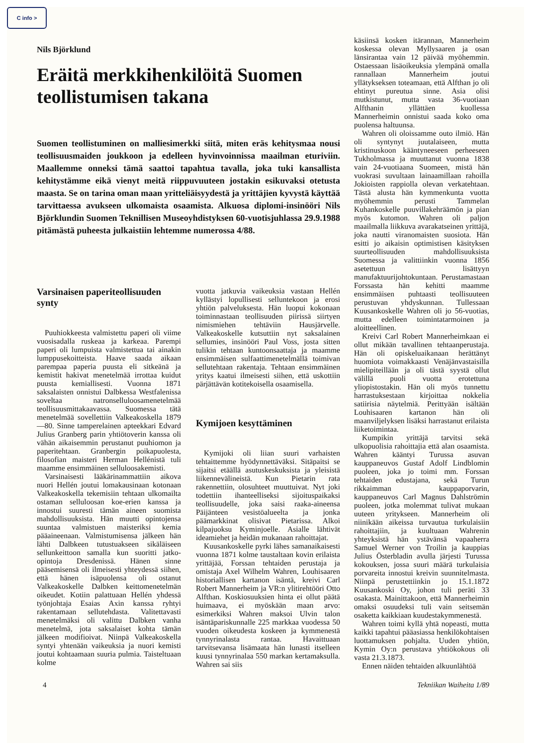C info >
Nils Björklund
Eräitä merkkihenkilöitä Suomen teollistumisen takana
Suomen teollistuminen on malliesimerkki siitä, miten eräs kehitysmaa nousi teollisuusmaiden joukkoon ja edelleen hyvinvoinnissa maailman eturiviin. Maallemme onneksi tämä saattoi tapahtua tavalla, joka tuki kansallista kehitystämme eikä vienyt meitä riippuvuuteen jostakin esikuvaksi otetusta maasta. Se on tarina oman maan yritteliäisyydestä ja yrittäjien kyvystä käyttää tarvittaessa avukseen ulkomaista osaamista. Alkuosa diplomi-insinööri Nils Björklundin Suomen Teknillisen Museoyhdistyksen 60-vuotisjuhlassa 29.9.1988 pitämästä puheesta julkaistiin lehtemme numerossa 4/88.
Varsinaisen paperiteollisuuden synty
Puuhiokkeesta valmistettu paperi oli viime vuosisadalla ruskeaa ja karkeaa. Parempi paperi oli lumpuista valmistettua tai ainakin lumppusekoitteista. Haave saada aikaan parempaa paperia puusta eli sitkeänä ja kemistit hakivat menetelmää irrottaa kuidut puusta kemiallisesti. Vuonna 1871 saksalaisten onnistui Dalbkessa Westfalenissa soveltaa natronselluloosamenetelmää teollisuusmittakaavassa. Suomessa tätä menetelmää sovellettiin Valkeakoskella 1879—80. Sinne tamperelainen apteekkari Edvard Julius Granberg parin yhtiötoverin kanssa oli vähän aikaisemmin perustanut puuhiomon ja paperitehtaan. Granbergin poikapuolesta, filosofian maisteri Herman Hellénistä tuli maamme ensimmäinen selluloosakemisti.
Varsinaisesti lääkärinammattiin aikova nuori Hellén joutui lomakausinaan kotonaan Valkeakoskella tekemisiin tehtaan ulkomailta ostaman selluloosan koe-erien kanssa ja innostui suuresti tämän aineen suomista mahdollisuuksista. Hän muutti opintojensa suuntaa valmistuen maisteriksi kemia pääaineenaan. Valmistumisensa jälkeen hän lähti Dalbkeen tutustuakseen sikäläiseen sellunkeittoon samalla kun suoritti jatko-opintoja Dresdenissä. Hänen sinne pääsemisensä oli ilmeisesti yhteydessä siihen, että hänen isäpuolensa oli ostanut Valkeakoskelle Dalbken keittomenetelmän oikeudet. Kotiin palattuaan Hellén yhdessä työnjohtaja Esaias Axin kanssa ryhtyi rakentamaan sellutehdasta. Valitettavasti menetelmäksi oli valittu Dalbken vanha menetelmä, jota saksalaiset kohta tämän jälkeen modifioivat. Niinpä Valkeakoskella syntyi yhtenään vaikeuksia ja nuori kemisti joutui kohtaamaan suuria pulmia. Taisteltuaan kolme
vuotta jatkuvia vaikeuksia vastaan Hellén kyllästyi lopullisesti selluntekoon ja erosi yhtiön palveluksesta. Hän luopui kokonaan toiminnastaan teollisuuden piirissä siirtyen nimismiehen tehtäviin Hausjärvelle. Valkeakoskelle kutsuttiin nyt saksalainen sellumies, insinööri Paul Voss, josta sitten tulikin tehtaan kuntoonsaattaja ja maamme ensimmäisen sulfaattimenetelmällä toimivan sellutehtaan rakentaja. Tehtaan ensimmäinen yritys kaatui ilmeisesti siihen, että uskottiin pärjättävän kotitekoisella osaamisella.
Kymijoen kesyttäminen
Kymijoki oli liian suuri varhaisten tehtaittemme hyödynnettäväksi. Sitäpaitsi se sijaitsi etäällä asutuskeskuksista ja yleisistä liikennevälineistä. Kun Pietarin rata rakennettiin, olosuhteet muuttuivat. Nyt joki todettiin ihanteelliseksi sijoituspaikaksi teollisuudelle, joka saisi raaka-aineensa Päijänteen vesistöalueelta ja jonka päämarkkinat olisivat Pietarissa. Alkoi kilpajuoksu Kyminjoelle. Asialle lähtivät ideamiehet ja heidän mukanaan rahoittajat.
Kuusankoskelle pyrki lähes samanaikaisesti vuonna 1871 kolme taustaltaan kovin erilaista yrittäjää, Forssan tehtaiden perustaja ja omistaja Axel Wilhelm Wahren, Louhisaaren historiallisen kartanon isäntä, kreivi Carl Robert Mannerheim ja VR:n ylitirehtööri Otto Alfthan. Koskiosuuksien hinta ei ollut päätä huimaava, ei myöskään maan arvo: esimerkiksi Wahren maksoi Ulvin talon isäntäpariskunnalle 225 markkaa vuodessa 50 vuoden oikeudesta koskeen ja kymmenestä tynnyrinalasta rantaa. Havaittuaan tarvitsevansa lisämaata hän lunasti itselleen kuusi tynnyrinalaa 550 markan kertamaksulla. Wahren sai siis
käsiinsä kosken itärannan, Mannerheim koskessa olevan Myllysaaren ja osan länsirantaa vain 12 päivää myöhemmin. Ostaessaan lisäoikeuksia ylempänä omalla rannallaan Mannerheim joutui yllätykseksen toteamaan, että Alfthan jo oli ehtinyt pureutua sinne. Asia olisi mutkistunut, mutta vasta 36-vuotiaan Alfthanin yllättäen kuollessa Mannerheimin onnistui saada koko oma puolensa haltuunsa.
Wahren oli oloissamme outo ilmiö. Hän oli syntynyt juutalaiseen, mutta kristinuskoon kääntyneeseen perheeseen Tukholmassa ja muuttanut vuonna 1838 vain 24-vuotiaana Suomeen, mistä hän vuokrasi suvultaan lainaamillaan rahoilla Jokioisten rappiolla olevan verkatehtaan. Tästä alusta hän kymmenkunta vuotta myöhemmin perusti Tammelan Kuhankoskelle puuvillakehräämön ja pian myös kutomon. Wahren oli paljon maailmalla liikkuva avarakatseinen yrittäjä, joka nautti viranomaisten suosiota. Hän esitti jo aikaisin optimistisen käsityksen suurteollisuuden mahdollisuuksista Suomessa ja valittiinkin vuonna 1856 asetettuun lisättyyn manufaktuurijohtokuntaan. Perustamastaan Forssasta hän kehitti maamme ensimmäisen puhtaasti teollisuuteen perustuvan yhdyskunnan. Tullessaan Kuusankoskelle Wahren oli jo 56-vuotias, mutta edelleen toimintatarmoinen ja aloitteellinen.
Kreivi Carl Robert Mannerheimkaan ei ollut mikään tavallinen tehtaanperustaja. Hän oli opiskeluaikanaan herättänyt huomiota voimakkaasti Venäjänvastaisilla mielipiteillään ja oli tästä syystä ollut välillä puoli vuotta erotettuna yliopistostakin. Hän oli myös tunnettu harrastuksestaan kirjoittaa nokkelia satiirisia näytelmiä. Perittyään isältään Louhisaaren kartanon hän oli maanviljelyksen lisäksi harrastanut erilaista liiketoimintaa.
Kumpikin yrittäjä tarvitsi sekä ulkopuolisia rahoittajia että alan osaamista. Wahren kääntyi Turussa asuvan kauppaneuvos Gustaf Adolf Lindblomin puoleen, joka jo toimi mm. Forssan tehtaiden edustajana, sekä Turun rikkaimman kauppaporvarin, kauppaneuvos Carl Magnus Dahlströmin puoleen, jotka molemmat tulivat mukaan uuteen yritykseen. Mannerheim oli niinikään aikeissa turvautua turkulaisiin rahoittajiin, ja kuultuaan Wahrenin yhteyksistä hän ystävänsä vapaaherra Samuel Werner von Troilin ja kauppias Julius Österbladin avulla järjesti Turussa kokouksen, jossa suuri määrä turkulaisia porvareita innostui kreivin suunnitelmasta. Niinpä perustettiinkin jo 15.1.1872 Kuusankoski Oy, johon tuli peräti 33 osakasta. Mainittakoon, että Mannerheimin omaksi osuudeksi tuli vain seitsemän osaketta kaikkiaan kuudestakymmenestä.
Wahren toimi kyllä yhtä nopeasti, mutta kaikki tapahtui pääasiassa henkilökohtaisen luottamuksen pohjalta. Uuden yhtiön, Kymin Oy:n perustava yhtiökokous oli vasta 21.3.1873.
Ennen näiden tehtaiden alkuunlähtöä
4 Tekniikan Waiheita 1/89